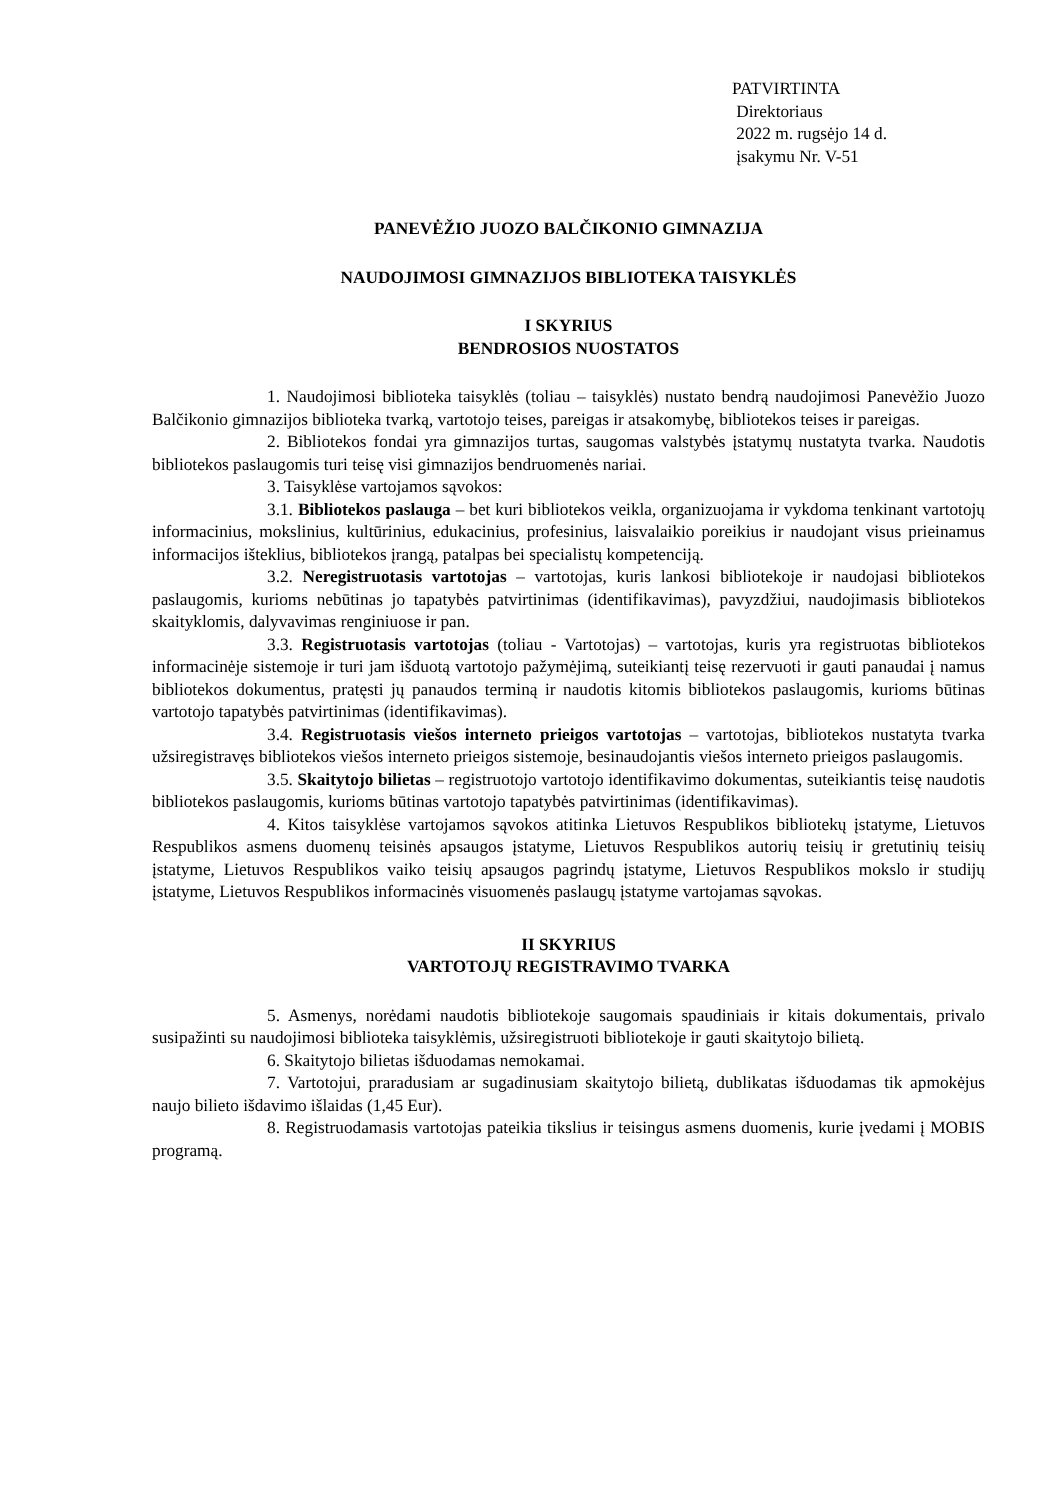PATVIRTINTA
Direktoriaus
2022 m. rugsėjo 14 d.
įsakymu Nr. V-51
PANEVĖŽIO JUOZO BALČIKONIO GIMNAZIJA
NAUDOJIMOSI GIMNAZIJOS BIBLIOTEKA TAISYKLĖS
I SKYRIUS
BENDROSIOS NUOSTATOS
1. Naudojimosi biblioteka taisyklės (toliau – taisyklės) nustato bendrą naudojimosi Panevėžio Juozo Balčikonio gimnazijos biblioteka tvarką, vartotojo teises, pareigas ir atsakomybę, bibliotekos teises ir pareigas.
2. Bibliotekos fondai yra gimnazijos turtas, saugomas valstybės įstatymų nustatyta tvarka. Naudotis bibliotekos paslaugomis turi teisę visi gimnazijos bendruomenės nariai.
3. Taisyklėse vartojamos sąvokos:
3.1. Bibliotekos paslauga – bet kuri bibliotekos veikla, organizuojama ir vykdoma tenkinant vartotojų informacinius, mokslinius, kultūrinius, edukacinius, profesinius, laisvalaikio poreikius ir naudojant visus prieinamus informacijos išteklius, bibliotekos įrangą, patalpas bei specialistų kompetenciją.
3.2. Neregistruotasis vartotojas – vartotojas, kuris lankosi bibliotekoje ir naudojasi bibliotekos paslaugomis, kurioms nebūtinas jo tapatybės patvirtinimas (identifikavimas), pavyzdžiui, naudojimasis bibliotekos skaityklomis, dalyvavimas renginiuose ir pan.
3.3. Registruotasis vartotojas (toliau - Vartotojas) – vartotojas, kuris yra registruotas bibliotekos informacinėje sistemoje ir turi jam išduotą vartotojo pažymėjimą, suteikiantį teisę rezervuoti ir gauti panaudai į namus bibliotekos dokumentus, pratęsti jų panaudos terminą ir naudotis kitomis bibliotekos paslaugomis, kurioms būtinas vartotojo tapatybės patvirtinimas (identifikavimas).
3.4. Registruotasis viešos interneto prieigos vartotojas – vartotojas, bibliotekos nustatyta tvarka užsiregistravęs bibliotekos viešos interneto prieigos sistemoje, besinaudojantis viešos interneto prieigos paslaugomis.
3.5. Skaitytojo bilietas – registruotojo vartotojo identifikavimo dokumentas, suteikiantis teisę naudotis bibliotekos paslaugomis, kurioms būtinas vartotojo tapatybės patvirtinimas (identifikavimas).
4. Kitos taisyklėse vartojamos sąvokos atitinka Lietuvos Respublikos bibliotekų įstatyme, Lietuvos Respublikos asmens duomenų teisinės apsaugos įstatyme, Lietuvos Respublikos autorių teisių ir gretutinių teisių įstatyme, Lietuvos Respublikos vaiko teisių apsaugos pagrindų įstatyme, Lietuvos Respublikos mokslo ir studijų įstatyme, Lietuvos Respublikos informacinės visuomenės paslaugų įstatyme vartojamas sąvokas.
II SKYRIUS
VARTOTOJŲ REGISTRAVIMO TVARKA
5. Asmenys, norėdami naudotis bibliotekoje saugomais spaudiniais ir kitais dokumentais, privalo susipažinti su naudojimosi biblioteka taisyklėmis, užsiregistruoti bibliotekoje ir gauti skaitytojo bilietą.
6. Skaitytojo bilietas išduodamas nemokamai.
7. Vartotojui, praradusiam ar sugadinusiam skaitytojo bilietą, dublikatas išduodamas tik apmokėjus naujo bilieto išdavimo išlaidas (1,45 Eur).
8. Registruodamasis vartotojas pateikia tikslius ir teisingus asmens duomenis, kurie įvedami į MOBIS programą.